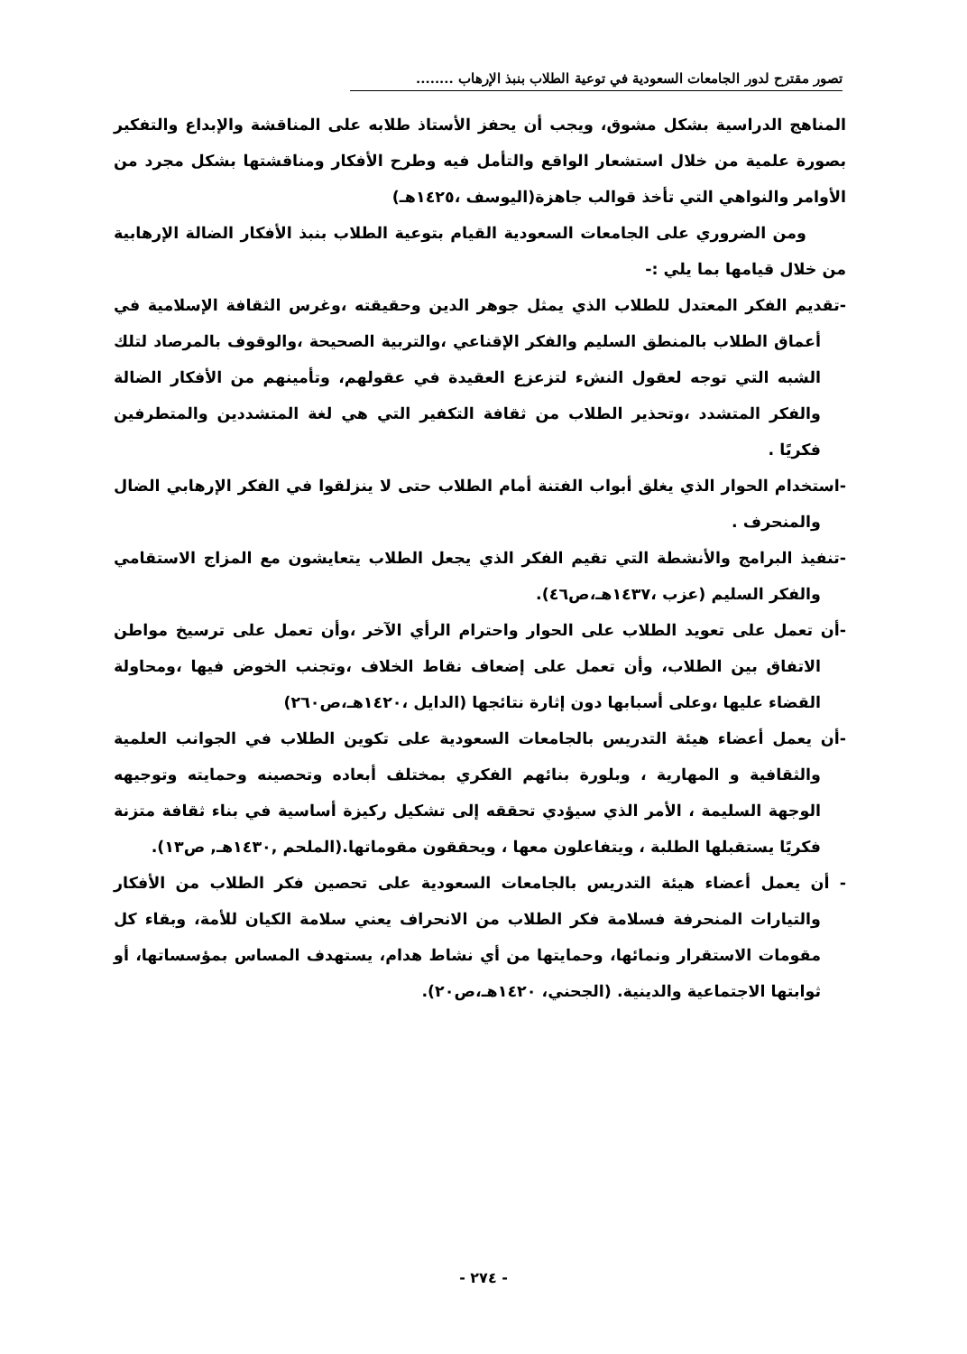تصور مقترح لدور الجامعات السعودية في توعية الطلاب بنبذ الإرهاب ........
المناهج الدراسية بشكل مشوق، ويجب أن يحفز الأستاذ طلابه على المناقشة والإبداع والتفكير بصورة علمية من خلال استشعار الواقع والتأمل فيه وطرح الأفكار ومناقشتها بشكل مجرد من الأوامر والنواهي التي تأخذ قوالب جاهزة(اليوسف ،١٤٢٥هـ)
ومن الضروري على الجامعات السعودية القيام بتوعية الطلاب بنبذ الأفكار الضالة الإرهابية من خلال قيامها بما يلي :-
-تقديم الفكر المعتدل للطلاب الذي يمثل جوهر الدين وحقيقته ،وغرس الثقافة الإسلامية في أعماق الطلاب بالمنطق السليم والفكر الإقناعي ،والتربية الصحيحة ،والوقوف بالمرصاد لتلك الشبه التي توجه لعقول النشء لتزعزع العقيدة في عقولهم، وتأمينهم من الأفكار الضالة والفكر المتشدد ،وتحذير الطلاب من ثقافة التكفير التي هي لغة المتشددين والمتطرفين فكريًا .
-استخدام الحوار الذي يغلق أبواب الفتنة أمام الطلاب حتى لا ينزلقوا في الفكر الإرهابي الضال والمنحرف .
-تنفيذ البرامج والأنشطة التي تقيم الفكر الذي يجعل الطلاب يتعايشون مع المزاج الاستقامي والفكر السليم (عزب ،١٤٣٧هـ،ص٤٦).
-أن تعمل على تعويد الطلاب على الحوار واحترام الرأي الآخر ،وأن تعمل على ترسيخ مواطن الاتفاق بين الطلاب، وأن تعمل على إضعاف نقاط الخلاف ،وتجنب الخوض فيها ،ومحاولة القضاء عليها ،وعلى أسبابها دون إثارة نتائجها (الدايل ،١٤٢٠هـ،ص٢٦٠)
-أن يعمل أعضاء هيئة التدريس بالجامعات السعودية على تكوين الطلاب في الجوانب العلمية والثقافية و المهارية ، وبلورة بنائهم الفكري بمختلف أبعاده وتحصينه وحمايته وتوجيهه الوجهة السليمة ، الأمر الذي سيؤدي تحققه إلى تشكيل ركيزة أساسية في بناء ثقافة متزنة فكريًا يستقبلها الطلبة ، ويتفاعلون معها ، ويحققون مقوماتها.(الملحم ,١٤٣٠هـ, ص١٣).
- أن يعمل أعضاء هيئة التدريس بالجامعات السعودية على تحصين فكر الطلاب من الأفكار والتيارات المنحرفة فسلامة فكر الطلاب من الانحراف يعني سلامة الكيان للأمة، وبقاء كل مقومات الاستقرار ونمائها، وحمايتها من أي نشاط هدام، يستهدف المساس بمؤسساتها، أو ثوابتها الاجتماعية والدينية. (الجحني، ١٤٢٠هـ،ص٢٠).
- ٢٧٤ -